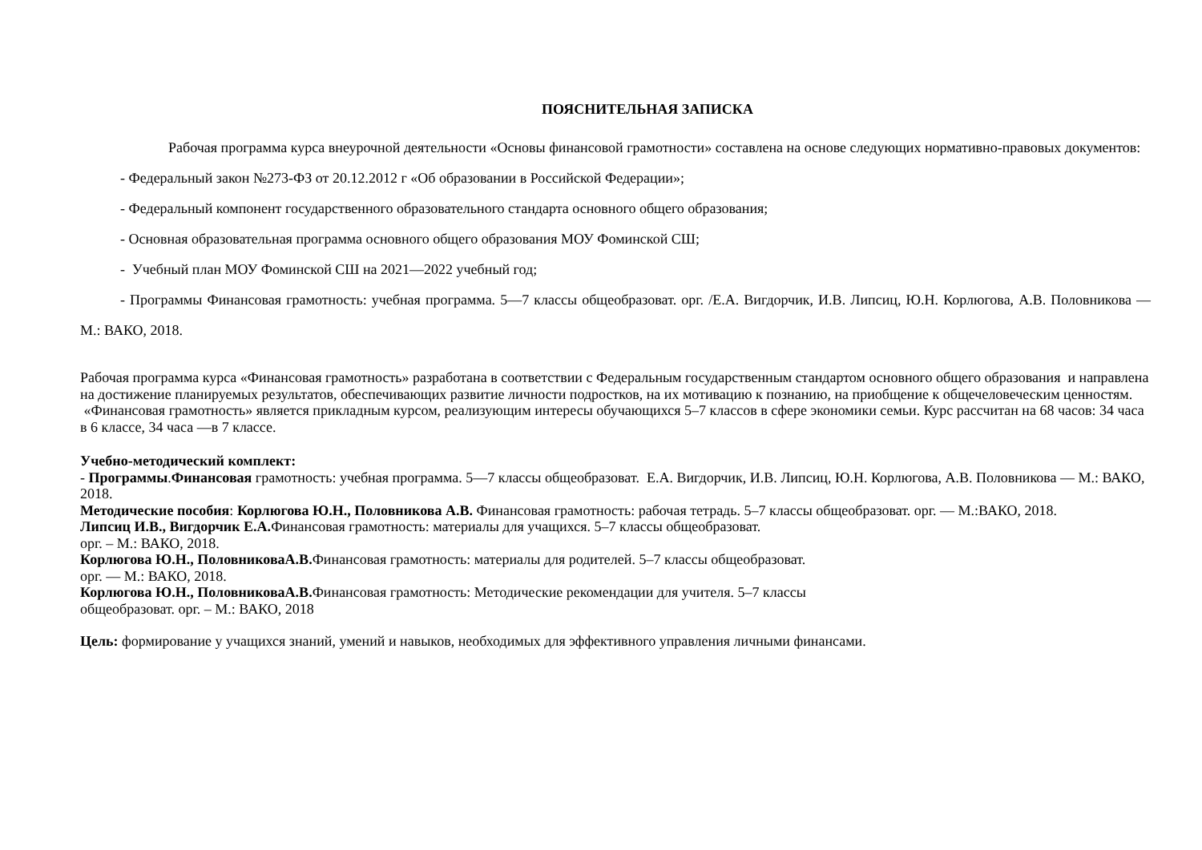ПОЯСНИТЕЛЬНАЯ ЗАПИСКА
Рабочая программа курса внеурочной деятельности «Основы финансовой грамотности» составлена на основе следующих нормативно-правовых документов:
- Федеральный закон №273-ФЗ от 20.12.2012 г «Об образовании в Российской Федерации»;
- Федеральный компонент государственного образовательного стандарта основного общего образования;
- Основная образовательная программа основного общего образования МОУ Фоминской СШ;
- Учебный план МОУ Фоминской СШ на 2021—2022 учебный год;
- Программы Финансовая грамотность: учебная программа. 5—7 классы общеобразоват. орг. /Е.А. Вигдорчик, И.В. Липсиц, Ю.Н. Корлюгова, А.В. Половникова — М.: ВАКО, 2018.
Рабочая программа курса «Финансовая грамотность» разработана в соответствии с Федеральным государственным стандартом основного общего образования и направлена на достижение планируемых результатов, обеспечивающих развитие личности подростков, на их мотивацию к познанию, на приобщение к общечеловеческим ценностям.
«Финансовая грамотность» является прикладным курсом, реализующим интересы обучающихся 5–7 классов в сфере экономики семьи. Курс рассчитан на 68 часов: 34 часа в 6 классе, 34 часа —в 7 классе.
Учебно-методический комплект:
- Программы.Финансовая грамотность: учебная программа. 5—7 классы общеобразоват. Е.А. Вигдорчик, И.В. Липсиц, Ю.Н. Корлюгова, А.В. Половникова — М.: ВАКО, 2018.
Методические пособия: Корлюгова Ю.Н., Половникова А.В. Финансовая грамотность: рабочая тетрадь. 5–7 классы общеобразоват. орг. — М.:ВАКО, 2018.
Липсиц И.В., Вигдорчик Е.А. Финансовая грамотность: материалы для учащихся. 5–7 классы общеобразоват.
орг. – М.: ВАКО, 2018.
Корлюгова Ю.Н., ПоловниковаА.В. Финансовая грамотность: материалы для родителей. 5–7 классы общеобразоват.
орг. — М.: ВАКО, 2018.
Корлюгова Ю.Н., ПоловниковаА.В. Финансовая грамотность: Методические рекомендации для учителя. 5–7 классы
общеобразоват. орг. – М.: ВАКО, 2018
Цель: формирование у учащихся знаний, умений и навыков, необходимых для эффективного управления личными финансами.